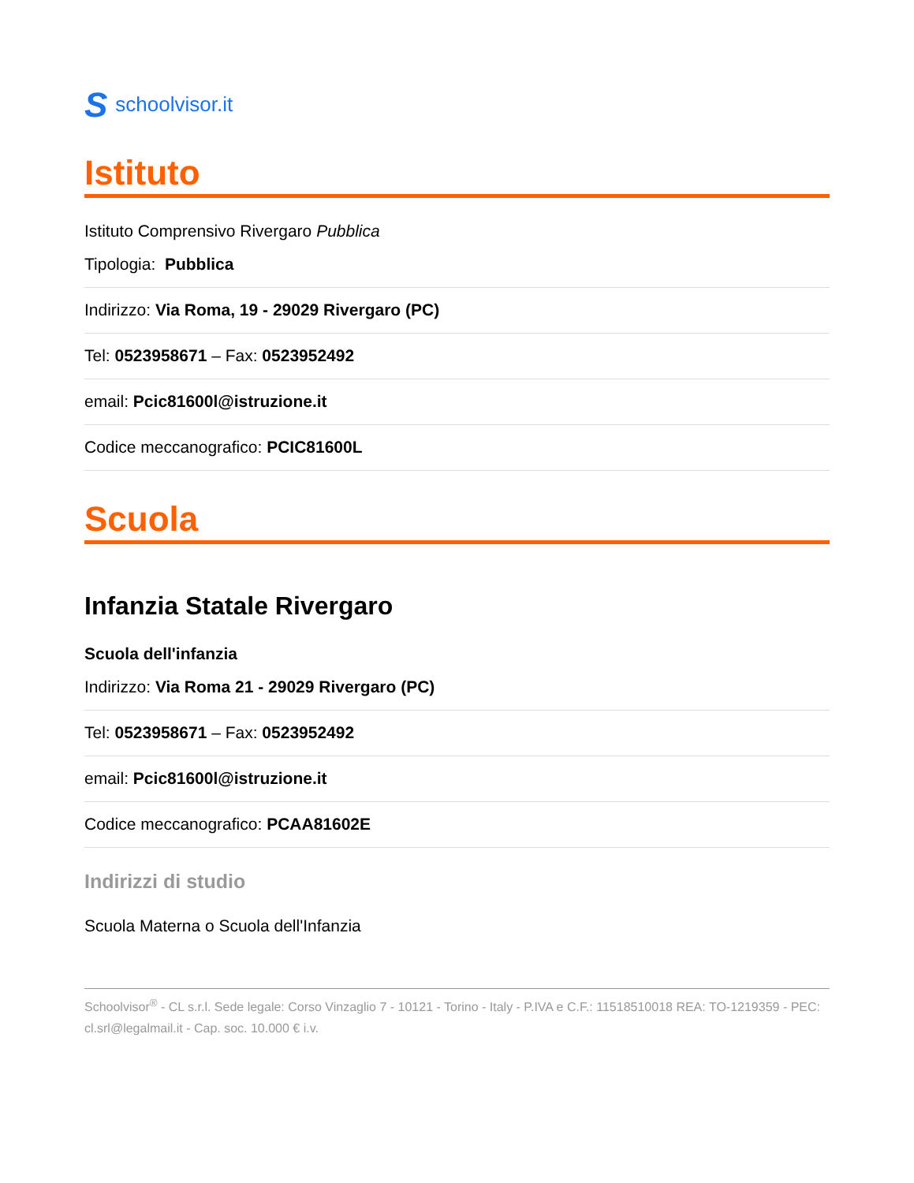Sschoolvisor.it
Istituto
Istituto Comprensivo Rivergaro Pubblica
Tipologia: Pubblica
Indirizzo: Via Roma, 19 - 29029 Rivergaro (PC)
Tel: 0523958671 – Fax: 0523952492
email: Pcic81600l@istruzione.it
Codice meccanografico: PCIC81600L
Scuola
Infanzia Statale Rivergaro
Scuola dell'infanzia
Indirizzo: Via Roma 21 - 29029 Rivergaro (PC)
Tel: 0523958671 – Fax: 0523952492
email: Pcic81600l@istruzione.it
Codice meccanografico: PCAA81602E
Indirizzi di studio
Scuola Materna o Scuola dell'Infanzia
Schoolvisor<sup>®</sup> - CL s.r.l. Sede legale: Corso Vinzaglio 7 - 10121 - Torino - Italy - P.IVA e C.F.: 11518510018 REA: TO-1219359 - PEC: cl.srl@legalmail.it - Cap. soc. 10.000 € i.v.